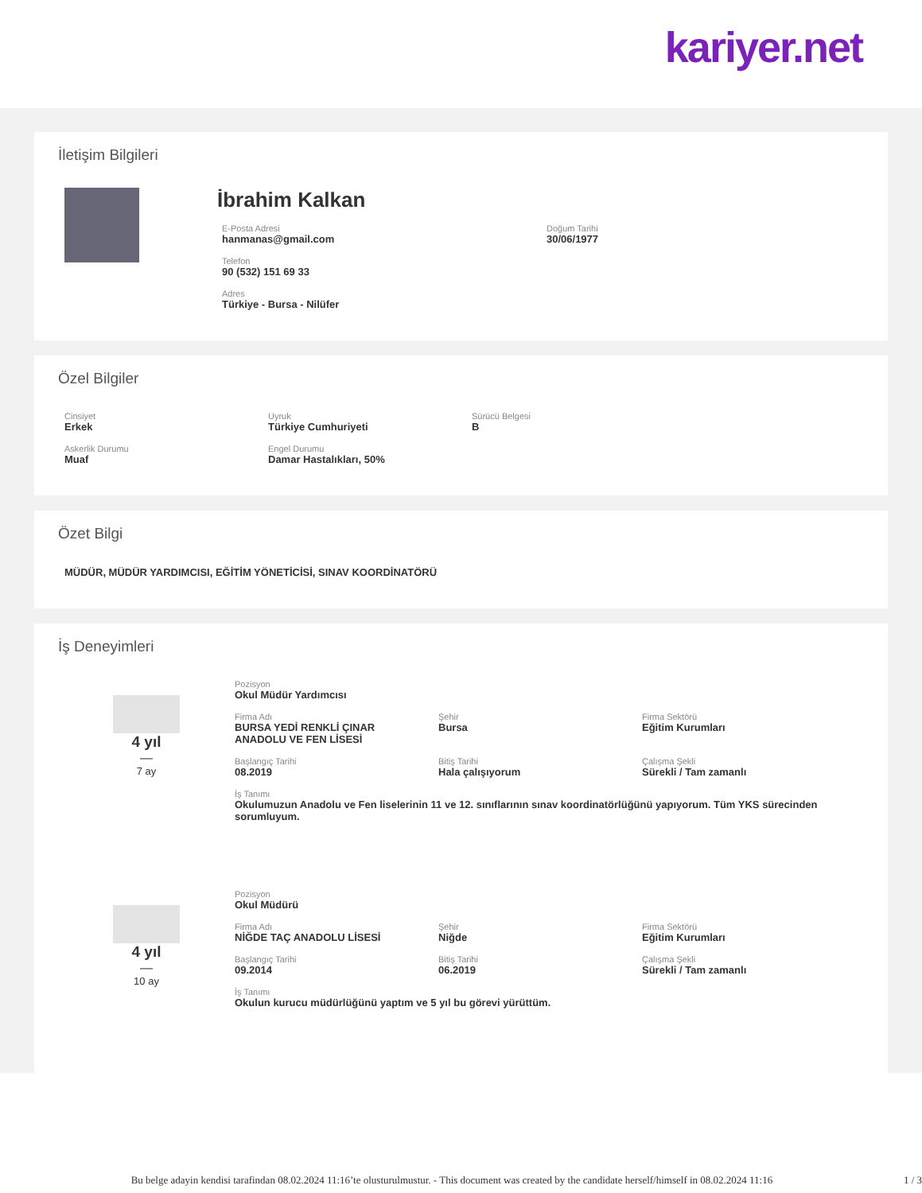kariyer.net
İletişim Bilgileri
İbrahim Kalkan
E-Posta Adresi
hanmanas@gmail.com
Telefon
90 (532) 151 69 33
Adres
Türkiye - Bursa - Nilüfer
Doğum Tarihi
30/06/1977
Özel Bilgiler
Cinsiyet
Erkek
Uyruk
Türkiye Cumhuriyeti
Sürücü Belgesi
B
Askerlik Durumu
Muaf
Engel Durumu
Damar Hastalıkları, 50%
Özet Bilgi
MÜDÜR, MÜDÜR YARDIMCISI, EĞİTİM YÖNETİCİSİ, SINAV KOORDİNATÖRÜ
İş Deneyimleri
4 yıl
—
7 ay
Pozisyon
Okul Müdür Yardımcısı
Firma Adı
BURSA YEDİ RENKLİ ÇINAR
ANADOLU VE FEN LİSESİ
Şehir
Bursa
Firma Sektörü
Eğitim Kurumları
Başlangıç Tarihi
08.2019
Bitiş Tarihi
Hala çalışıyorum
Çalışma Şekli
Sürekli / Tam zamanlı
İş Tanımı
Okulumuzun Anadolu ve Fen liselerinin 11 ve 12. sınıflarının sınav koordinatörlüğünü yapıyorum. Tüm YKS sürecinden sorumluyum.
4 yıl
—
10 ay
Pozisyon
Okul Müdürü
Firma Adı
NİĞDE TAÇ ANADOLU LİSESİ
Şehir
Niğde
Firma Sektörü
Eğitim Kurumları
Başlangıç Tarihi
09.2014
Bitiş Tarihi
06.2019
Çalışma Şekli
Sürekli / Tam zamanlı
İş Tanımı
Okulun kurucu müdürlüğünü yaptım ve 5 yıl bu görevi yürüttüm.
Bu belge adayin kendisi tarafindan 08.02.2024 11:16’te olusturulmustur. - This document was created by the candidate herself/himself in 08.02.2024 11:16 1 / 3